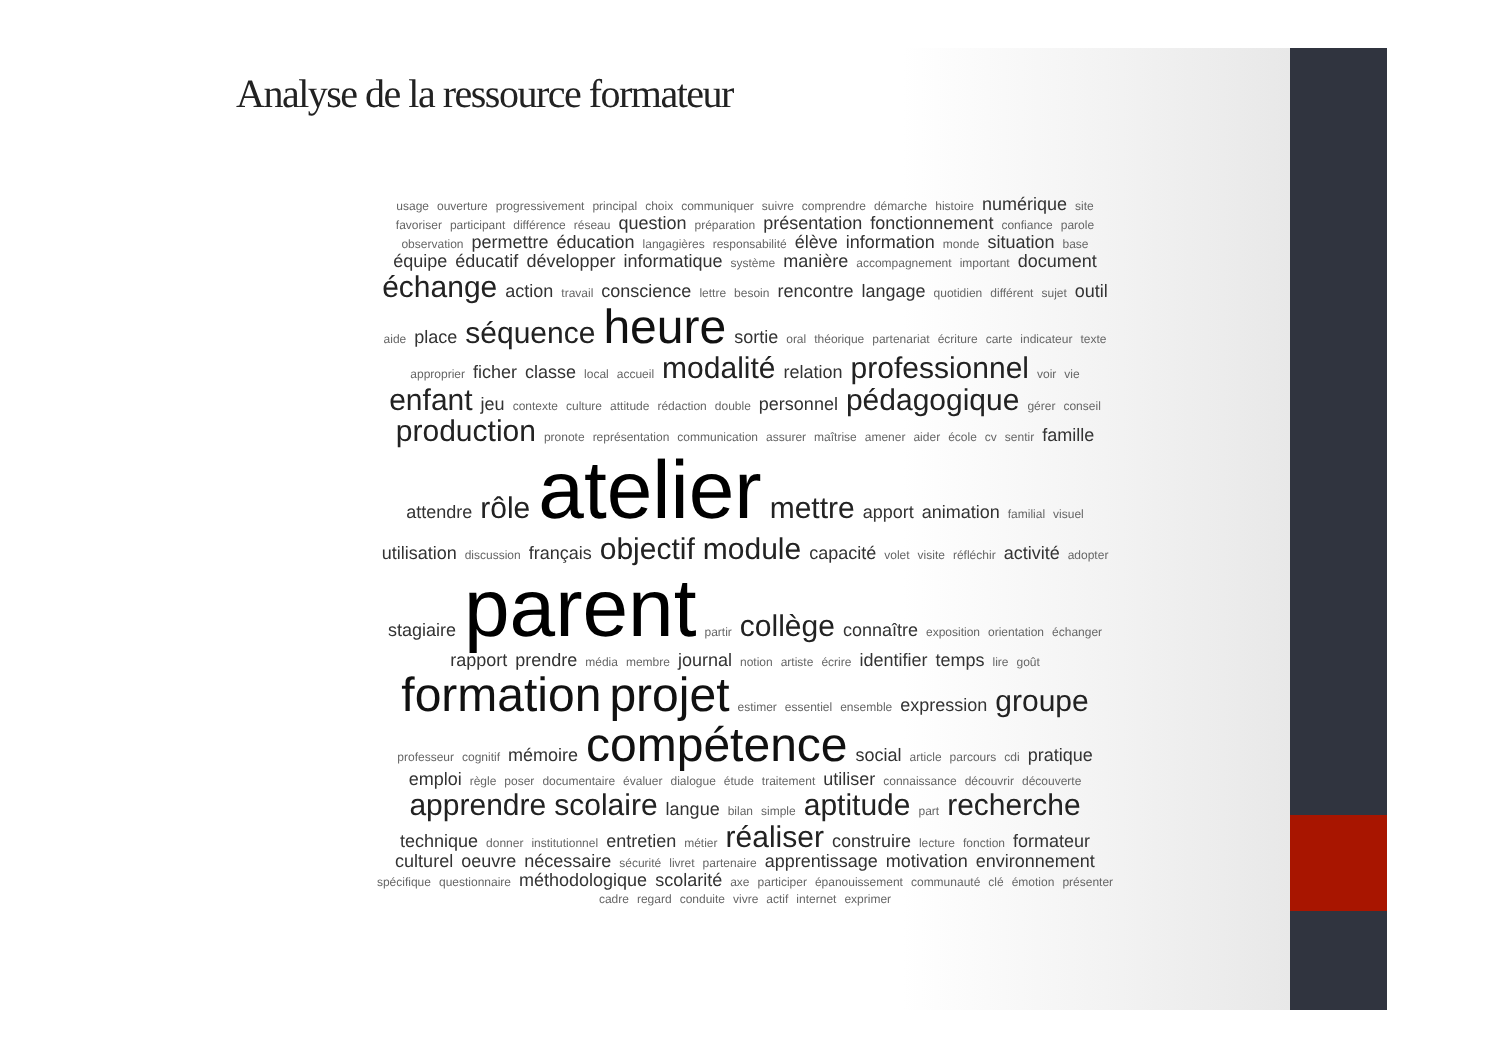Analyse de la ressource formateur
usage ouverture progressivement principal choix communiquer suivre comprendre démarche histoire numérique site favoriser participant différence réseau question préparation présentation fonctionnement confiance parole observation permettre éducation langagières responsabilité élève information monde situation base équipe éducatif développer informatique système manière accompagnement important document échange action travail conscience lettre besoin rencontre langage quotidien différent sujet outil aide place séquence heure sortie oral théorique partenariat écriture carte indicateur texte approprier ficher classe local accueil modalité relation professionnel voir vie enfant jeu contexte culture attitude rédaction double personnel pédagogique gérer conseil production pronote représentation communication assurer maîtrise amener aider école cv sentir famille attendre rôle atelier mettre apport animation familial visuel utilisation discussion français objectif module capacité volet visite réfléchir activité adopter stagiaire parent partir collège connaître exposition orientation échanger rapport prendre média membre journal notion artiste écrire identifier temps lire goût formation projet estimer essentiel ensemble expression groupe professeur cognitif mémoire compétence social article parcours cdi pratique emploi règle poser documentaire évaluer dialogue étude traitement utiliser connaissance découvrir découverte apprendre scolaire langue bilan simple aptitude part recherche technique donner institutionnel entretien métier réaliser construire lecture fonction formateur culturel oeuvre nécessaire sécurité livret partenaire apprentissage motivation environnement spécifique questionnaire méthodologique scolarité axe participer épanouissement communauté clé émotion présenter cadre regard conduite vivre actif internet exprimer